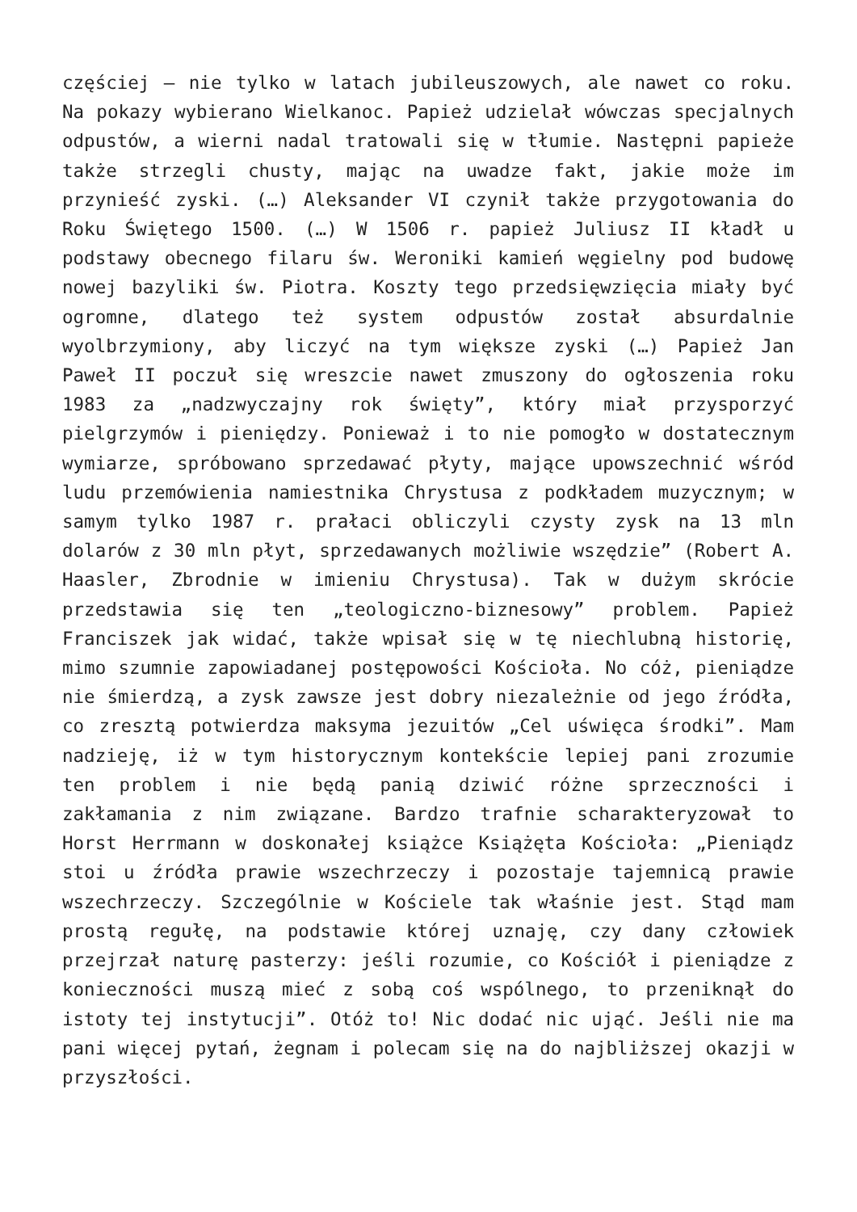częściej – nie tylko w latach jubileuszowych, ale nawet co roku. Na pokazy wybierano Wielkanoc. Papież udzielał wówczas specjalnych odpustów, a wierni nadal tratowali się w tłumie. Następni papieże także strzegli chusty, mając na uwadze fakt, jakie może im przynieść zyski. (…) Aleksander VI czynił także przygotowania do Roku Świętego 1500. (…) W 1506 r. papież Juliusz II kładł u podstawy obecnego filaru św. Weroniki kamień węgielny pod budowę nowej bazyliki św. Piotra. Koszty tego przedsięwzięcia miały być ogromne, dlatego też system odpustów został absurdalnie wyolbrzymiony, aby liczyć na tym większe zyski (…) Papież Jan Paweł II poczuł się wreszcie nawet zmuszony do ogłoszenia roku 1983 za „nadzwyczajny rok święty”, który miał przysporzyć pielgrzymów i pieniędzy. Ponieważ i to nie pomogło w dostatecznym wymiarze, spróbowano sprzedawać płyty, mające upowszechnić wśród ludu przemówienia namiestnika Chrystusa z podkładem muzycznym; w samym tylko 1987 r. prałaci obliczyli czysty zysk na 13 mln dolarów z 30 mln płyt, sprzedawanych możliwie wszędzie” (Robert A. Haasler, Zbrodnie w imieniu Chrystusa). Tak w dużym skrócie przedstawia się ten „teologiczno-biznesowy” problem. Papież Franciszek jak widać, także wpisał się w tę niechlubną historię, mimo szumnie zapowiadanej postępowości Kościoła. No cóż, pieniądze nie śmierdzą, a zysk zawsze jest dobry niezależnie od jego źródła, co zresztą potwierdza maksyma jezuitów „Cel uświęca środki”. Mam nadzieję, iż w tym historycznym kontekście lepiej pani zrozumie ten problem i nie będą panią dziwić różne sprzeczności i zakłamania z nim związane. Bardzo trafnie scharakteryzował to Horst Herrmann w doskonałej książce Książęta Kościoła: „Pieniądz stoi u źródła prawie wszechrzeczy i pozostaje tajemnicą prawie wszechrzeczy. Szczególnie w Kościele tak właśnie jest. Stąd mam prostą regułę, na podstawie której uznaję, czy dany człowiek przejrzał naturę pasterzy: jeśli rozumie, co Kościół i pieniądze z konieczności muszą mieć z sobą coś wspólnego, to przeniknął do istoty tej instytucji”. Otóż to! Nic dodać nic ująć. Jeśli nie ma pani więcej pytań, żegnam i polecam się na do najbliższej okazji w przyszłości.